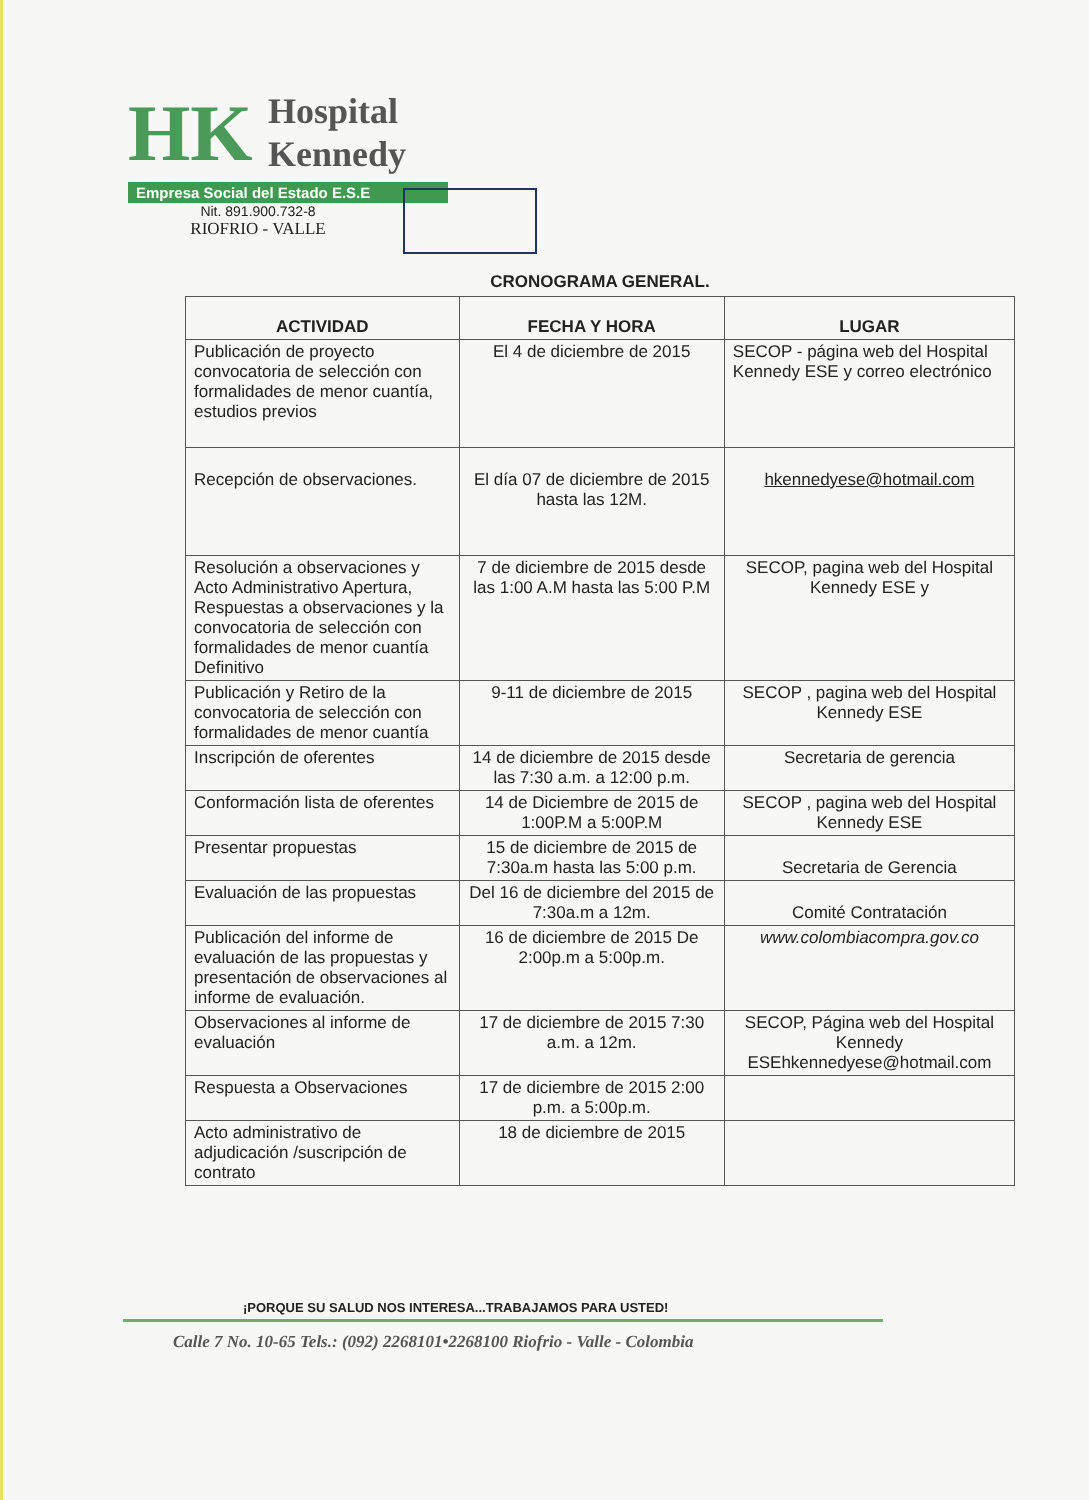HK
Hospital
Kennedy
Empresa Social del Estado E.S.E
Nit. 891.900.732-8
RIOFRIO - VALLE
CRONOGRAMA GENERAL.
| ACTIVIDAD | FECHA Y HORA | LUGAR |
| --- | --- | --- |
| Publicación de proyecto convocatoria de selección con formalidades de menor cuantía, estudios previos | El 4 de diciembre de 2015 | SECOP - página web del Hospital Kennedy ESE y correo electrónico |
| Recepción de observaciones. | El día 07 de diciembre de 2015 hasta las 12M. | hkennedyese@hotmail.com |
| Resolución a observaciones y Acto Administrativo Apertura, Respuestas a observaciones y la convocatoria de selección con formalidades de menor cuantía Definitivo | 7 de diciembre de 2015 desde las 1:00 A.M hasta las 5:00 P.M | SECOP, pagina web del Hospital Kennedy ESE y |
| Publicación y Retiro de la convocatoria de selección con formalidades de menor cuantía | 9-11 de diciembre de 2015 | SECOP , pagina web del Hospital Kennedy ESE |
| Inscripción de oferentes | 14 de diciembre de 2015 desde las 7:30 a.m. a 12:00 p.m. | Secretaria de gerencia |
| Conformación lista de oferentes | 14 de Diciembre de 2015 de 1:00P.M a 5:00P.M | SECOP , pagina web del Hospital Kennedy ESE |
| Presentar propuestas | 15 de diciembre de 2015 de 7:30a.m hasta las 5:00 p.m. | Secretaria de Gerencia |
| Evaluación de las propuestas | Del 16 de diciembre del 2015 de 7:30a.m a 12m. | Comité Contratación |
| Publicación del informe de evaluación de las propuestas y presentación de observaciones al informe de evaluación. | 16 de diciembre de 2015 De 2:00p.m a 5:00p.m. | www.colombiacompra.gov.co |
| Observaciones al informe de evaluación | 17 de diciembre de 2015 7:30 a.m. a 12m. | SECOP, Página web del Hospital Kennedy ESEhkennedyese@hotmail.com |
| Respuesta a Observaciones | 17 de diciembre de 2015 2:00 p.m. a 5:00p.m. | |
| Acto administrativo de adjudicación /suscripción de contrato | 18 de diciembre de 2015 | |
¡PORQUE SU SALUD NOS INTERESA...TRABAJAMOS PARA USTED!
Calle 7 No. 10-65 Tels.: (092) 2268101•2268100 Riofrio - Valle - Colombia